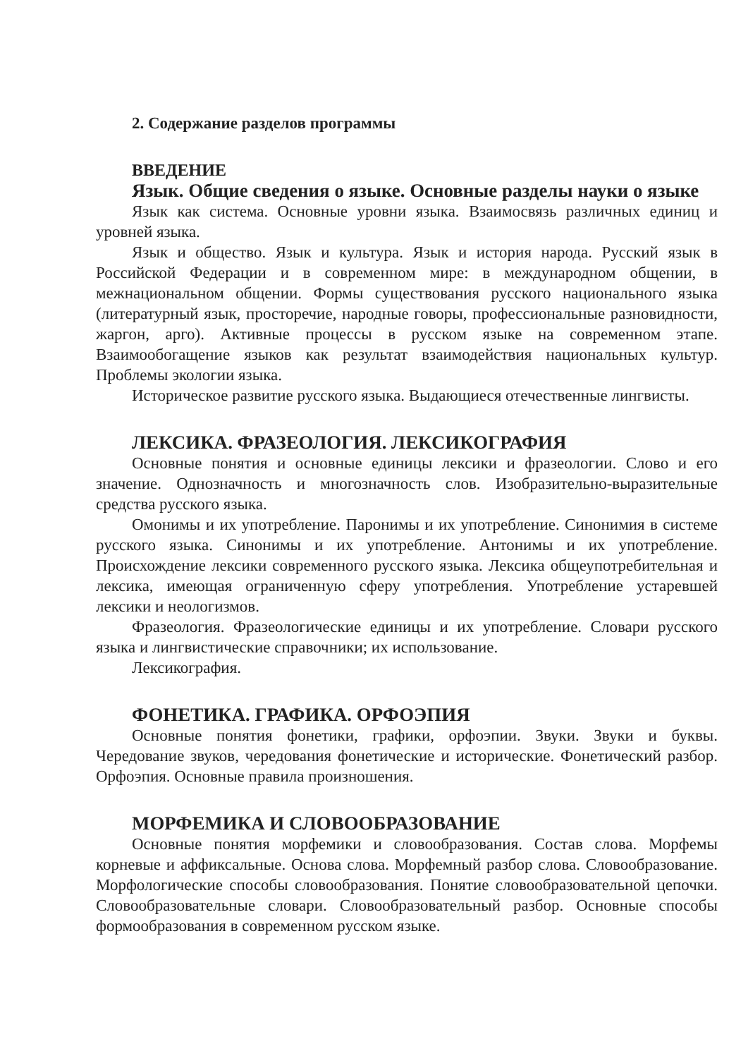2. Содержание разделов программы
ВВЕДЕНИЕ
Язык. Общие сведения о языке. Основные разделы науки о языке
Язык как система. Основные уровни языка. Взаимосвязь различных единиц и уровней языка.
Язык и общество. Язык и культура. Язык и история народа. Русский язык в Российской Федерации и в современном мире: в международном общении, в межнациональном общении. Формы существования русского национального языка (литературный язык, просторечие, народные говоры, профессиональные разновидности, жаргон, арго). Активные процессы в русском языке на современном этапе. Взаимообогащение языков как результат взаимодействия национальных культур. Проблемы экологии языка.
Историческое развитие русского языка. Выдающиеся отечественные лингвисты.
ЛЕКСИКА. ФРАЗЕОЛОГИЯ. ЛЕКСИКОГРАФИЯ
Основные понятия и основные единицы лексики и фразеологии. Слово и его значение. Однозначность и многозначность слов. Изобразительно-выразительные средства русского языка.
Омонимы и их употребление. Паронимы и их употребление. Синонимия в системе русского языка. Синонимы и их употребление. Антонимы и их употребление. Происхождение лексики современного русского языка. Лексика общеупотребительная и лексика, имеющая ограниченную сферу употребления. Употребление устаревшей лексики и неологизмов.
Фразеология. Фразеологические единицы и их употребление. Словари русского языка и лингвистические справочники; их использование.
Лексикография.
ФОНЕТИКА. ГРАФИКА. ОРФОЭПИЯ
Основные понятия фонетики, графики, орфоэпии. Звуки. Звуки и буквы. Чередование звуков, чередования фонетические и исторические. Фонетический разбор. Орфоэпия. Основные правила произношения.
МОРФЕМИКА И СЛОВООБРАЗОВАНИЕ
Основные понятия морфемики и словообразования. Состав слова. Морфемы корневые и аффиксальные. Основа слова. Морфемный разбор слова. Словообразование. Морфологические способы словообразования. Понятие словообразовательной цепочки. Словообразовательные словари. Словообразовательный разбор. Основные способы формообразования в современном русском языке.